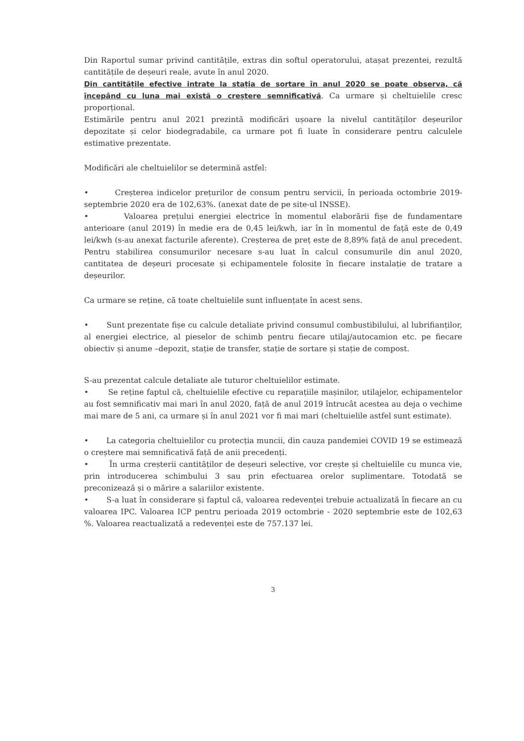Din Raportul sumar privind cantitățile, extras din softul operatorului, atașat prezentei, rezultă cantitățile de deșeuri reale, avute în anul 2020.
Din cantitățile efective intrate la stația de sortare în anul 2020 se poate observa, că începând cu luna mai există o creștere semnificativă. Ca urmare și cheltuielile cresc proporțional.
Estimările pentru anul 2021 prezintă modificări ușoare la nivelul cantităților deșeurilor depozitate și celor biodegradabile, ca urmare pot fi luate în considerare pentru calculele estimative prezentate.
Modificări ale cheltuielilor se determină astfel:
• Creșterea indicelor prețurilor de consum pentru servicii, în perioada octombrie 2019-septembrie 2020 era de 102,63%. (anexat date de pe site-ul INSSE).
• Valoarea prețului energiei electrice în momentul elaborării fișe de fundamentare anterioare (anul 2019) în medie era de 0,45 lei/kwh, iar în în momentul de față este de 0,49 lei/kwh (s-au anexat facturile aferente). Creșterea de preț este de 8,89% față de anul precedent. Pentru stabilirea consumurilor necesare s-au luat în calcul consumurile din anul 2020, cantitatea de deșeuri procesate și echipamentele folosite în fiecare instalație de tratare a deșeurilor.
Ca urmare se reține, că toate cheltuielile sunt influențate în acest sens.
• Sunt prezentate fișe cu calcule detaliate privind consumul combustibilului, al lubrifianților, al energiei electrice, al pieselor de schimb pentru fiecare utilaj/autocamion etc. pe fiecare obiectiv și anume –depozit, stație de transfer, stație de sortare și stație de compost.
S-au prezentat calcule detaliate ale tuturor cheltuielilor estimate.
• Se reține faptul că, cheltuielile efective cu reparațiile mașinilor, utilajelor, echipamentelor au fost semnificativ mai mari în anul 2020, față de anul 2019 întrucât acestea au deja o vechime mai mare de 5 ani, ca urmare și în anul 2021 vor fi mai mari (cheltuielile astfel sunt estimate).
• La categoria cheltuielilor cu protecția muncii, din cauza pandemiei COVID 19 se estimează o creștere mai semnificativă față de anii precedenți.
• În urma creșterii cantităților de deșeuri selective, vor crește și cheltuielile cu munca vie, prin introducerea schimbului 3 sau prin efectuarea orelor suplimentare. Totodată se preconizează și o mărire a salariilor existente.
• S-a luat în considerare și faptul că, valoarea redevenței trebuie actualizată în fiecare an cu valoarea IPC. Valoarea ICP pentru perioada 2019 octombrie - 2020 septembrie este de 102,63 %. Valoarea reactualizată a redevenței este de 757.137 lei.
3